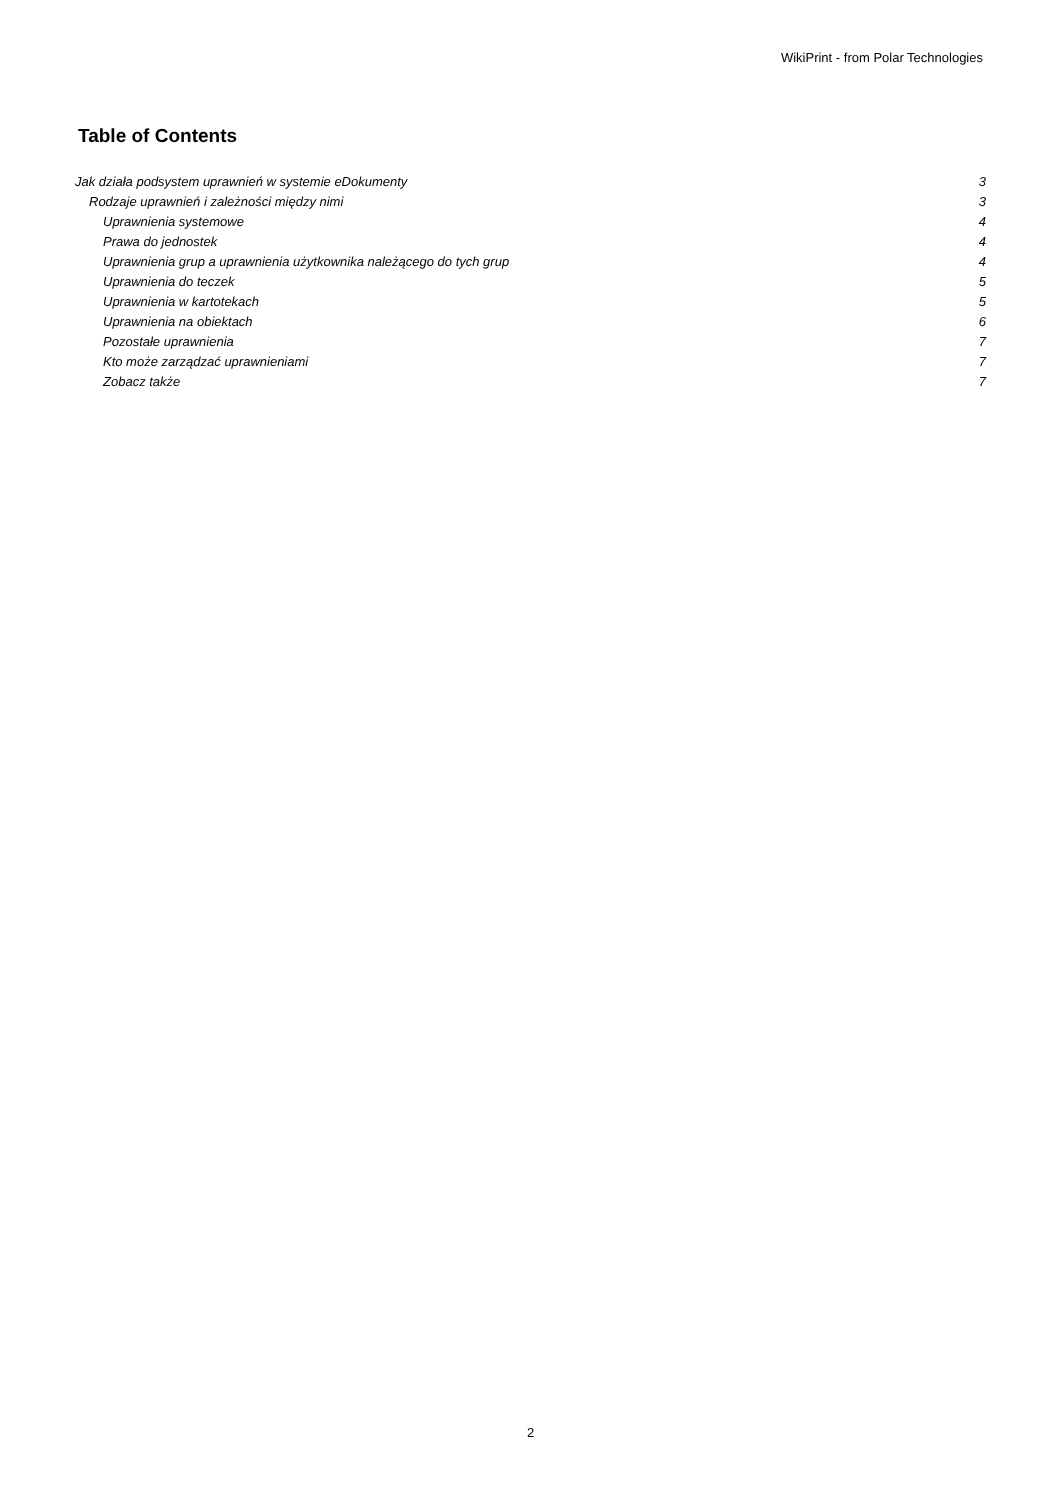WikiPrint - from Polar Technologies
Table of Contents
Jak działa podsystem uprawnień w systemie eDokumenty 3
Rodzaje uprawnień i zależności między nimi 3
Uprawnienia systemowe 4
Prawa do jednostek 4
Uprawnienia grup a uprawnienia użytkownika należącego do tych grup 4
Uprawnienia do teczek 5
Uprawnienia w kartotekach 5
Uprawnienia na obiektach 6
Pozostałe uprawnienia 7
Kto może zarządzać uprawnieniami 7
Zobacz także 7
2